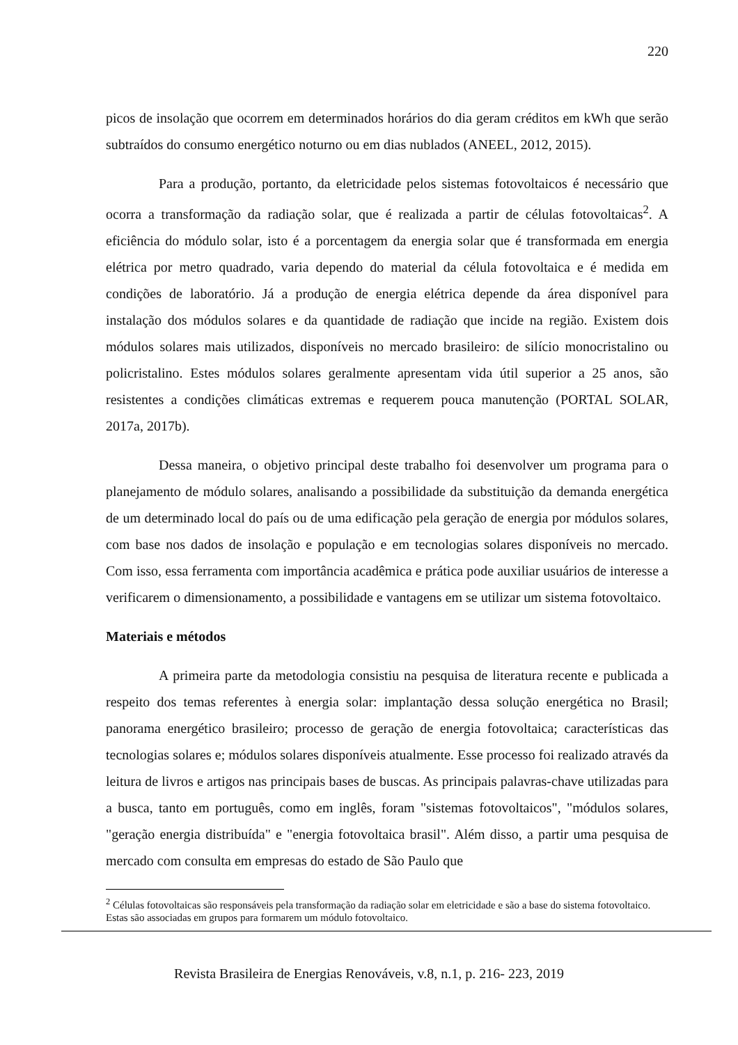220
picos de insolação que ocorrem em determinados horários do dia geram créditos em kWh que serão subtraídos do consumo energético noturno ou em dias nublados (ANEEL, 2012, 2015).
Para a produção, portanto, da eletricidade pelos sistemas fotovoltaicos é necessário que ocorra a transformação da radiação solar, que é realizada a partir de células fotovoltaicas<sup>2</sup>. A eficiência do módulo solar, isto é a porcentagem da energia solar que é transformada em energia elétrica por metro quadrado, varia dependo do material da célula fotovoltaica e é medida em condições de laboratório. Já a produção de energia elétrica depende da área disponível para instalação dos módulos solares e da quantidade de radiação que incide na região. Existem dois módulos solares mais utilizados, disponíveis no mercado brasileiro: de silício monocristalino ou policristalino. Estes módulos solares geralmente apresentam vida útil superior a 25 anos, são resistentes a condições climáticas extremas e requerem pouca manutenção (PORTAL SOLAR, 2017a, 2017b).
Dessa maneira, o objetivo principal deste trabalho foi desenvolver um programa para o planejamento de módulo solares, analisando a possibilidade da substituição da demanda energética de um determinado local do país ou de uma edificação pela geração de energia por módulos solares, com base nos dados de insolação e população e em tecnologias solares disponíveis no mercado. Com isso, essa ferramenta com importância acadêmica e prática pode auxiliar usuários de interesse a verificarem o dimensionamento, a possibilidade e vantagens em se utilizar um sistema fotovoltaico.
Materiais e métodos
A primeira parte da metodologia consistiu na pesquisa de literatura recente e publicada a respeito dos temas referentes à energia solar: implantação dessa solução energética no Brasil; panorama energético brasileiro; processo de geração de energia fotovoltaica; características das tecnologias solares e; módulos solares disponíveis atualmente. Esse processo foi realizado através da leitura de livros e artigos nas principais bases de buscas. As principais palavras-chave utilizadas para a busca, tanto em português, como em inglês, foram "sistemas fotovoltaicos", "módulos solares, "geração energia distribuída" e "energia fotovoltaica brasil". Além disso, a partir uma pesquisa de mercado com consulta em empresas do estado de São Paulo que
<sup>2</sup> Células fotovoltaicas são responsáveis pela transformação da radiação solar em eletricidade e são a base do sistema fotovoltaico. Estas são associadas em grupos para formarem um módulo fotovoltaico.
Revista Brasileira de Energias Renováveis, v.8, n.1, p. 216- 223, 2019